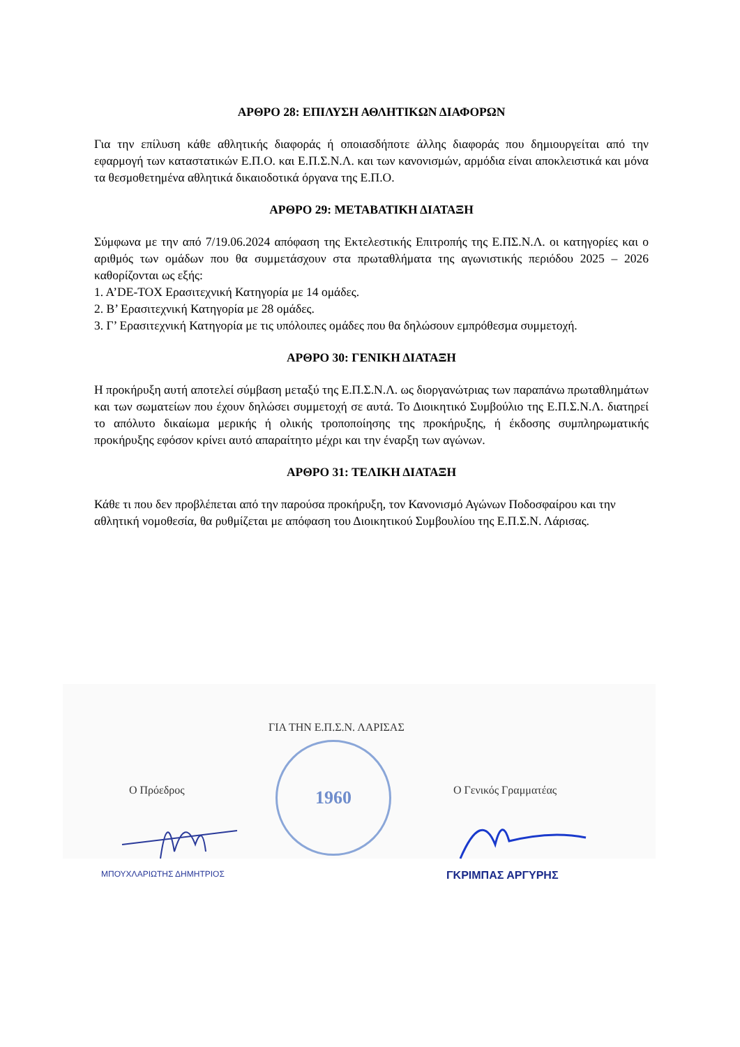ΑΡΘΡΟ 28: ΕΠΙΛΥΣΗ ΑΘΛΗΤΙΚΩΝ ΔΙΑΦΟΡΩΝ
Για την επίλυση κάθε αθλητικής διαφοράς ή οποιασδήποτε άλλης διαφοράς που δημιουργείται από την εφαρμογή των καταστατικών Ε.Π.Ο. και Ε.Π.Σ.Ν.Λ. και των κανονισμών, αρμόδια είναι αποκλειστικά και μόνα τα θεσμοθετημένα αθλητικά δικαιοδοτικά όργανα της Ε.Π.Ο.
ΑΡΘΡΟ 29: ΜΕΤΑΒΑΤΙΚΗ ΔΙΑΤΑΞΗ
Σύμφωνα με την από 7/19.06.2024 απόφαση της Εκτελεστικής Επιτροπής της Ε.ΠΣ.Ν.Λ. οι κατηγορίες και ο αριθμός των ομάδων που θα συμμετάσχουν στα πρωταθλήματα της αγωνιστικής περιόδου 2025 – 2026 καθορίζονται ως εξής:
1. Α’DE-TOX Ερασιτεχνική Κατηγορία με 14 ομάδες.
2. Β’ Ερασιτεχνική Κατηγορία με 28 ομάδες.
3. Γ’ Ερασιτεχνική Κατηγορία με τις υπόλοιπες ομάδες που θα δηλώσουν εμπρόθεσμα συμμετοχή.
ΑΡΘΡΟ 30: ΓΕΝΙΚΗ ΔΙΑΤΑΞΗ
Η προκήρυξη αυτή αποτελεί σύμβαση μεταξύ της Ε.Π.Σ.Ν.Λ. ως διοργανώτριας των παραπάνω πρωταθλημάτων και των σωματείων που έχουν δηλώσει συμμετοχή σε αυτά. Το Διοικητικό Συμβούλιο της Ε.Π.Σ.Ν.Λ. διατηρεί το απόλυτο δικαίωμα μερικής ή ολικής τροποποίησης της προκήρυξης, ή έκδοσης συμπληρωματικής προκήρυξης εφόσον κρίνει αυτό απαραίτητο μέχρι και την έναρξη των αγώνων.
ΑΡΘΡΟ 31: ΤΕΛΙΚΗ ΔΙΑΤΑΞΗ
Κάθε τι που δεν προβλέπεται από την παρούσα προκήρυξη, τον Κανονισμό Αγώνων Ποδοσφαίρου και την αθλητική νομοθεσία, θα ρυθμίζεται με απόφαση του Διοικητικού Συμβουλίου της Ε.Π.Σ.Ν. Λάρισας.
ΓΙΑ ΤΗΝ Ε.Π.Σ.Ν. ΛΑΡΙΣΑΣ
1960
Ο Πρόεδρος Ο Γενικός Γραμματέας
ΜΠΟΥΧΛΑΡΙΩΤΗΣ ΔΗΜΗΤΡΙΟΣ ΓΚΡΙΜΠΑΣ ΑΡΓΥΡΗΣ